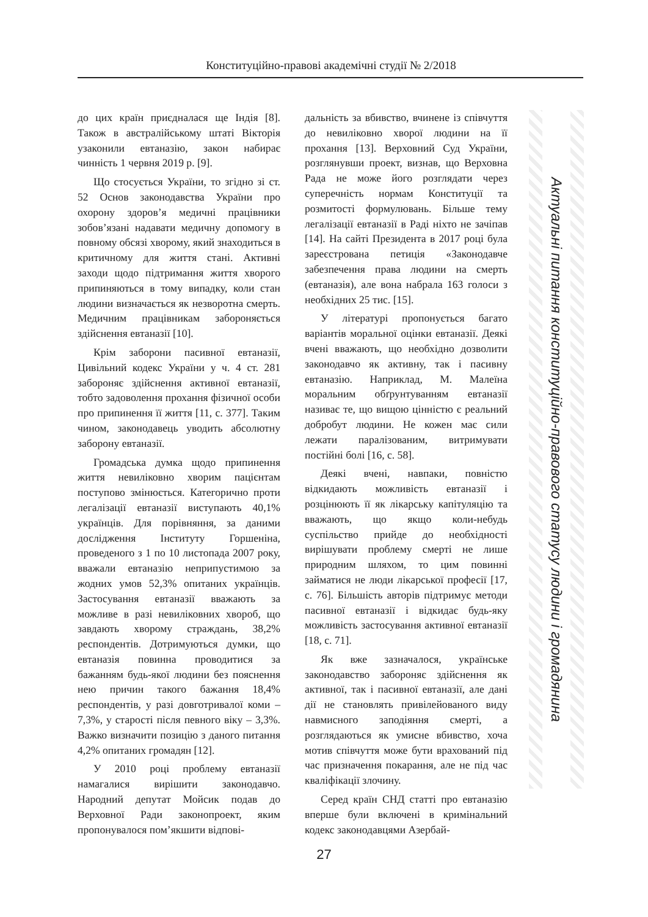Конституційно-правові академічні студії № 2/2018
до цих країн приєдналася ще Індія [8]. Також в австралійському штаті Вікторія узаконили евтаназію, закон набирає чинність 1 червня 2019 р. [9].
Що стосується України, то згідно зі ст. 52 Основ законодавства України про охорону здоров’я медичні працівники зобов’язані надавати медичну допомогу в повному обсязі хворому, який знаходиться в критичному для життя стані. Активні заходи щодо підтримання життя хворого припиняються в тому випадку, коли стан людини визначається як незворотна смерть. Медичним працівникам забороняється здійснення евтаназії [10].
Крім заборони пасивної евтаназії, Цивільний кодекс України у ч. 4 ст. 281 забороняє здійснення активної евтаназії, тобто задоволення прохання фізичної особи про припинення її життя [11, с. 377]. Таким чином, законодавець уводить абсолютну заборону евтаназії.
Громадська думка щодо припинення життя невиліковно хворим пацієнтам поступово змінюється. Категорично проти легалізації евтаназії виступають 40,1% українців. Для порівняння, за даними дослідження Інституту Горшеніна, проведеного з 1 по 10 листопада 2007 року, вважали евтаназію неприпустимою за жодних умов 52,3% опитаних українців. Застосування евтаназії вважають за можливе в разі невиліковних хвороб, що завдають хворому страждань, 38,2% респондентів. Дотримуються думки, що евтаназія повинна проводитися за бажанням будь-якої людини без пояснення нею причин такого бажання 18,4% респондентів, у разі довготривалої коми – 7,3%, у старості після певного віку – 3,3%. Важко визначити позицію з даного питання 4,2% опитаних громадян [12].
У 2010 році проблему евтаназії намагалися вирішити законодавчо. Народний депутат Мойсик подав до Верховної Ради законопроект, яким пропонувалося пом’якшити відпові-
дальність за вбивство, вчинене із співчуття до невиліковно хворої людини на її прохання [13]. Верховний Суд України, розглянувши проект, визнав, що Верховна Рада не може його розглядати через суперечність нормам Конституції та розмитості формулювань. Більше тему легалізації евтаназії в Раді ніхто не зачіпав [14]. На сайті Президента в 2017 році була зареєстрована петиція «Законодавче забезпечення права людини на смерть (евтаназія), але вона набрала 163 голоси з необхідних 25 тис. [15].
У літературі пропонується багато варіантів моральної оцінки евтаназії. Деякі вчені вважають, що необхідно дозволити законодавчо як активну, так і пасивну евтаназію. Наприклад, М. Малеїна моральним обґрунтуванням евтаназії називає те, що вищою цінністю є реальний добробут людини. Не кожен має сили лежати паралізованим, витримувати постійні болі [16, с. 58].
Деякі вчені, навпаки, повністю відкидають можливість евтаназії і розцінюють її як лікарську капітуляцію та вважають, що якщо коли-небудь суспільство прийде до необхідності вирішувати проблему смерті не лише природним шляхом, то цим повинні займатися не люди лікарської професії [17, с. 76]. Більшість авторів підтримує методи пасивної евтаназії і відкидає будь-яку можливість застосування активної евтаназії [18, с. 71].
Як вже зазначалося, українське законодавство забороняє здійснення як активної, так і пасивної евтаназії, але дані дії не становлять привілейованого виду навмисного заподіяння смерті, а розглядаються як умисне вбивство, хоча мотив співчуття може бути врахований під час призначення покарання, але не під час кваліфікації злочину.
Серед країн СНД статті про евтаназію вперше були включені в кримінальний кодекс законодавцями Азербай-
Актуальні питання конституційно-правового статусу людини і громадянина
27